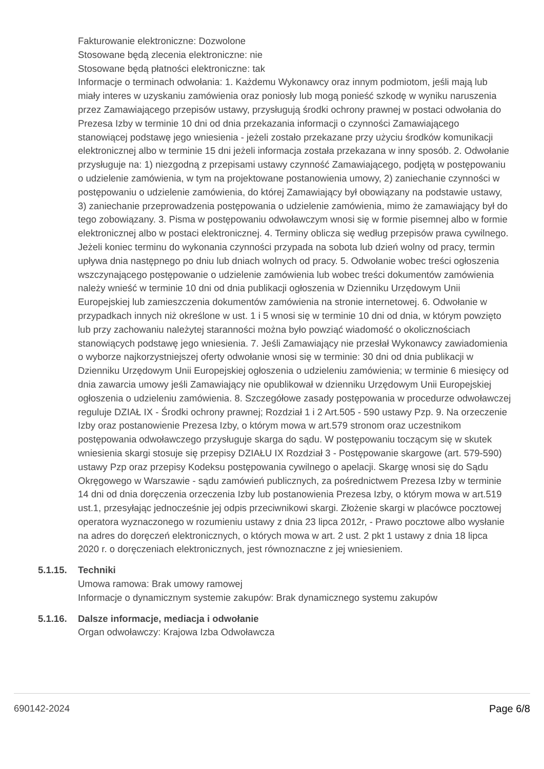Fakturowanie elektroniczne: Dozwolone
Stosowane będą zlecenia elektroniczne: nie
Stosowane będą płatności elektroniczne: tak
Informacje o terminach odwołania: 1. Każdemu Wykonawcy oraz innym podmiotom, jeśli mają lub miały interes w uzyskaniu zamówienia oraz poniosły lub mogą ponieść szkodę w wyniku naruszenia przez Zamawiającego przepisów ustawy, przysługują środki ochrony prawnej w postaci odwołania do Prezesa Izby w terminie 10 dni od dnia przekazania informacji o czynności Zamawiającego stanowiącej podstawę jego wniesienia - jeżeli zostało przekazane przy użyciu środków komunikacji elektronicznej albo w terminie 15 dni jeżeli informacja została przekazana w inny sposób. 2. Odwołanie przysługuje na: 1) niezgodną z przepisami ustawy czynność Zamawiającego, podjętą w postępowaniu o udzielenie zamówienia, w tym na projektowane postanowienia umowy, 2) zaniechanie czynności w postępowaniu o udzielenie zamówienia, do której Zamawiający był obowiązany na podstawie ustawy, 3) zaniechanie przeprowadzenia postępowania o udzielenie zamówienia, mimo że zamawiający był do tego zobowiązany. 3. Pisma w postępowaniu odwoławczym wnosi się w formie pisemnej albo w formie elektronicznej albo w postaci elektronicznej. 4. Terminy oblicza się według przepisów prawa cywilnego. Jeżeli koniec terminu do wykonania czynności przypada na sobota lub dzień wolny od pracy, termin upływa dnia następnego po dniu lub dniach wolnych od pracy. 5. Odwołanie wobec treści ogłoszenia wszczynającego postępowanie o udzielenie zamówienia lub wobec treści dokumentów zamówienia należy wnieść w terminie 10 dni od dnia publikacji ogłoszenia w Dzienniku Urzędowym Unii Europejskiej lub zamieszczenia dokumentów zamówienia na stronie internetowej. 6. Odwołanie w przypadkach innych niż określone w ust. 1 i 5 wnosi się w terminie 10 dni od dnia, w którym powzięto lub przy zachowaniu należytej staranności można było powziąć wiadomość o okolicznościach stanowiących podstawę jego wniesienia. 7. Jeśli Zamawiający nie przesłał Wykonawcy zawiadomienia o wyborze najkorzystniejszej oferty odwołanie wnosi się w terminie: 30 dni od dnia publikacji w Dzienniku Urzędowym Unii Europejskiej ogłoszenia o udzieleniu zamówienia; w terminie 6 miesięcy od dnia zawarcia umowy jeśli Zamawiający nie opublikował w dzienniku Urzędowym Unii Europejskiej ogłoszenia o udzieleniu zamówienia. 8. Szczegółowe zasady postępowania w procedurze odwoławczej reguluje DZIAŁ IX - Środki ochrony prawnej; Rozdział 1 i 2 Art.505 - 590 ustawy Pzp. 9. Na orzeczenie Izby oraz postanowienie Prezesa Izby, o którym mowa w art.579 stronom oraz uczestnikom postępowania odwoławczego przysługuje skarga do sądu. W postępowaniu toczącym się w skutek wniesienia skargi stosuje się przepisy DZIAŁU IX Rozdział 3 - Postępowanie skargowe (art. 579-590) ustawy Pzp oraz przepisy Kodeksu postępowania cywilnego o apelacji. Skargę wnosi się do Sądu Okręgowego w Warszawie - sądu zamówień publicznych, za pośrednictwem Prezesa Izby w terminie 14 dni od dnia doręczenia orzeczenia Izby lub postanowienia Prezesa Izby, o którym mowa w art.519 ust.1, przesyłając jednocześnie jej odpis przeciwnikowi skargi. Złożenie skargi w placówce pocztowej operatora wyznaczonego w rozumieniu ustawy z dnia 23 lipca 2012r, - Prawo pocztowe albo wysłanie na adres do doręczeń elektronicznych, o których mowa w art. 2 ust. 2 pkt 1 ustawy z dnia 18 lipca 2020 r. o doręczeniach elektronicznych, jest równoznaczne z jej wniesieniem.
5.1.15. Techniki
Umowa ramowa: Brak umowy ramowej
Informacje o dynamicznym systemie zakupów: Brak dynamicznego systemu zakupów
5.1.16. Dalsze informacje, mediacja i odwołanie
Organ odwoławczy: Krajowa Izba Odwoławcza
690142-2024 Page 6/8